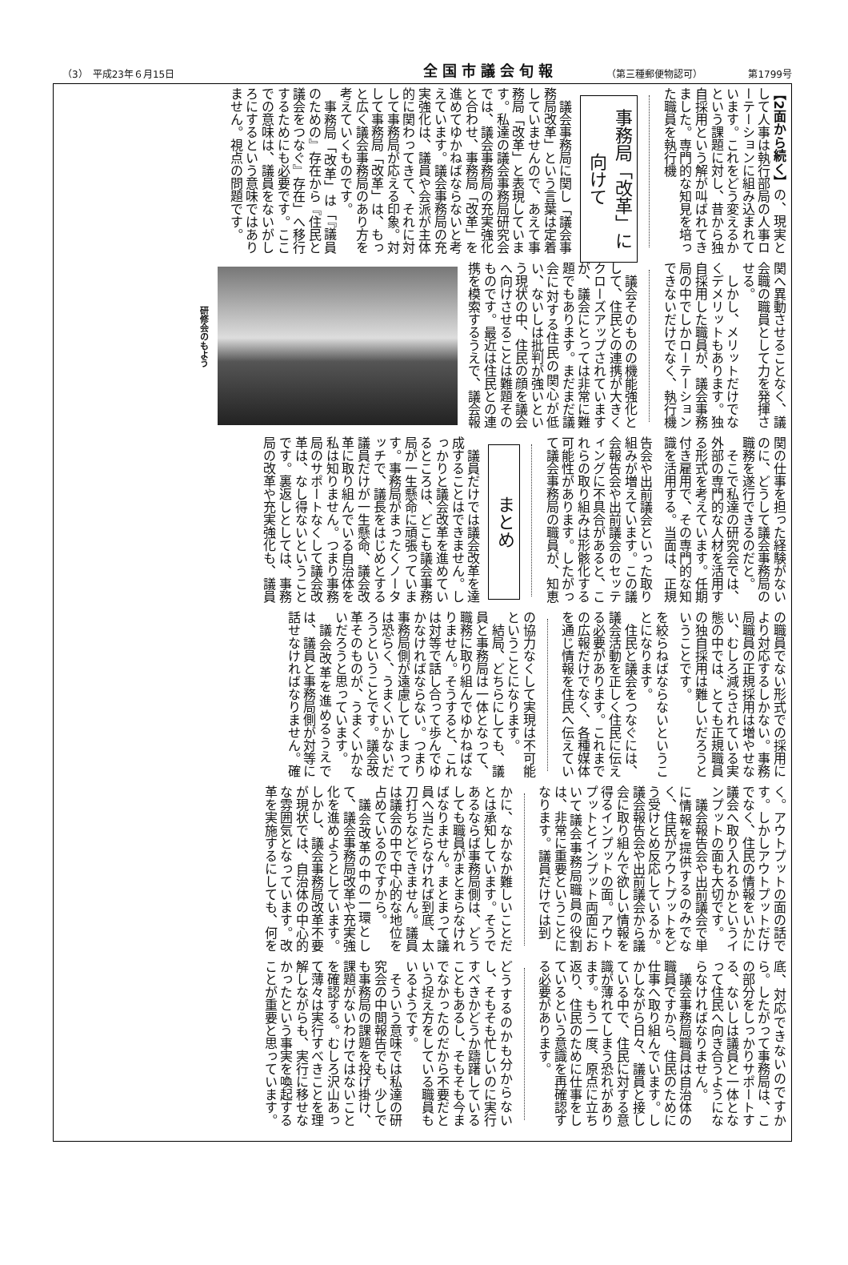（3）　平成23年６月15日 全国市議会旬報 （第三種郵便物認可） 第1799号
【2面から続く】の、現実として人事は執行部局の人事ローテーションに組み込まれています。これをどう変えるかという課題に対し、昔から独自採用という解が叫ばれてきました。専門的な知見を培った職員を執行機
事務局「改革」に向けて
議会事務局に関し「議会事務局改革」という言葉は定着していませんので、あえて事務局「改革」と表現しています。私達の議会事務局研究会では、議会事務局の充実強化と合わせ、事務局「改革」を進めてゆかねばならないと考えています。議会事務局の充実強化は、議員や会派が主体的に関わってきて、それに対して事務局が応える印象。対して事務局「改革」は、もっと広く議会事務局のあり方を考えていくものです。
事務局「改革」は「『議員のための』存在から『住民と議会をつなぐ』存在」へ移行するためにも必要です。ここでの意味は、議員をないがしろにするという意味ではありません。視点の問題です。
関へ異動させることなく、議会職の職員として力を発揮させる。
しかし、メリットだけでなくデメリットもあります。独自採用した職員が、議会事務局の中でしかローテーションできないだけでなく、執行機
議会そのものの機能強化として、住民との連携が大きくクローズアップされていますが、議会にとっては非常に難題でもあります。まだまだ議会に対する住民の関心が低い、ないしは批判が強いという現状の中、住民の顔を議会へ向けさせることは難題そのものです。最近は住民との連携を模索するうえで、議会報
研修会のもよう
関の仕事を担った経験がないのに、どうして議会事務局の職務を遂行できるのだと。
そこで私達の研究会では、外部の専門的な人材を活用する形式を考えています。任期付き雇用で、その専門的な知識を活用する。当面は、正規
告会や出前議会といった取り組みが増えています。この議会報告会や出前議会のセッティングに不具合があると、これらの取り組みは形骸化する可能性があります。したがって議会事務局の職員が、知恵
まとめ
議員だけでは議会改革を達成することはできません。しっかりと議会改革を進めているところは、どこも議会事務局が一生懸命に頑張っています。事務局がまったくノータッチで、議長をはじめとする議員だけが一生懸命、議会改革に取り組んでいる自治体を私は知りません。つまり事務局のサポートなくして議会改革は、なし得ないということです。裏返しとしては、事務局の改革や充実強化も、議員
の職員でない形式での採用により対応するしかない。事務局職員の正規採用は増やせない、むしろ減らされている実態の中では、とても正規職員の独自採用は難しいだろうということです。
を絞らねばならないということになります。
住民と議会をつなぐには、議会活動を正しく住民に伝える必要があります。これまでの広報だけでなく、各種媒体を通じ情報を住民へ伝えてい
の協力なくして実現は不可能ということになります。
結局、どちらにしても、議員と事務局は一体となって、職務に取り組んでゆかねばなりません。そうすると、これは対等で話し合って歩んでゆかなければならない。つまり事務局側が遠慮してしまっては恐らく、うまくいかないだろうということです。議会改革そのものが、うまくいかないだろうと思っています。
議会改革を進めるうえでは、議員と事務局側が対等に話せなければなりません。確
く。アウトプットの面の話です。しかしアウトプットだけでなく、住民の情報をいかに議会へ取り入れるかというインプットの面も大切です。
議会報告会や出前議会で単に情報を提供するのみでなく、住民がアウトプットをどう受けとめ反応しているか。議会報告会や出前議会から議会に取り組んで欲しい情報を得るインプットの面。アウトプットとインプット両面において議会事務局職員の役割は、非常に重要ということになります。議員だけでは到
かに、なかなか難しいことだとは承知しています。そうであるならば事務局側は、どうしても職員がまとまらなければなりません。まとまって議員へ当たらなければ到底、太刀打ちなどできません。議員は議会の中で中心的な地位を占めているのですから。
議会改革の中の一環として、議会事務局改革や充実強化を進めようとしています。しかし、議会事務局改革不要が現状では、自治体の中心的な雰囲気となっています。改革を実施するにしても、何を
底、対応できないのですから。したがって事務局は、この部分をしっかりサポートする、ないしは議員と一体となって住民へ向き合うようにならなければなりません。
議会事務局職員は自治体の職員ですから、住民のために仕事へ取り組んでいます。しかしながら日々、議員と接している中で、住民に対する意識が薄れてしまう恐れがあります。もう一度、原点に立ち返り、住民のために仕事をしているという意識を再確認する必要があります。
どうするのかも分からないし、そもそも忙しいのに実行すべきかどうか躊躇していることもあるし、そもそも今までなかったのだから不要だという捉え方をしている職員もいるようです。
そういう意味では私達の研究会の中間報告でも、少しでも事務局の課題を投げ掛け、課題がないわけではないことを確認する。むしろ沢山あって薄々は実行すべきことを理解しながらも、実行に移せなかったという事実を喚起することが重要と思っています。